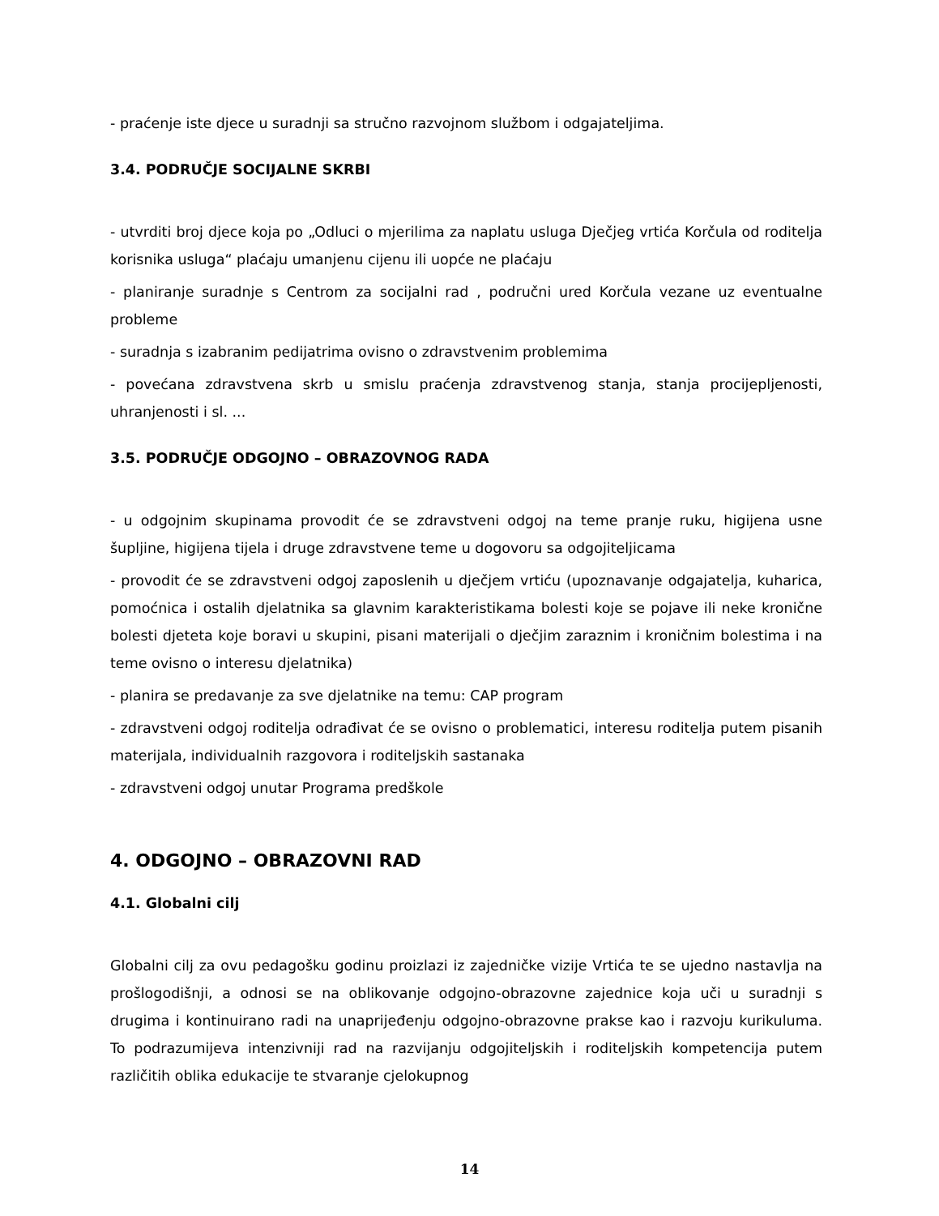- praćenje iste djece u suradnji sa stručno razvojnom službom i odgajateljima.
3.4. PODRUČJE SOCIJALNE SKRBI
- utvrditi broj djece koja po „Odluci o mjerilima za naplatu usluga Dječjeg vrtića Korčula od roditelja korisnika usluga“ plaćaju umanjenu cijenu ili uopće ne plaćaju
- planiranje suradnje s Centrom za socijalni rad , područni ured Korčula vezane uz eventualne probleme
- suradnja s izabranim pedijatrima ovisno o zdravstvenim problemima
- povećana zdravstvena skrb u smislu praćenja zdravstvenog stanja, stanja procijepljenosti, uhranjenosti i sl. ...
3.5. PODRUČJE ODGOJNO – OBRAZOVNOG RADA
- u odgojnim skupinama provodit će se zdravstveni odgoj na teme pranje ruku, higijena usne šupljine, higijena tijela i druge zdravstvene teme u dogovoru sa odgojiteljicama
- provodit će se zdravstveni odgoj zaposlenih u dječjem vrtiću (upoznavanje odgajatelja, kuharica, pomoćnica i ostalih djelatnika sa glavnim karakteristikama bolesti koje se pojave ili neke kronične bolesti djeteta koje boravi u skupini, pisani materijali o dječjim zaraznim i kroničnim bolestima i na teme ovisno o interesu djelatnika)
- planira se predavanje za sve djelatnike na temu: CAP program
- zdravstveni odgoj roditelja odrađivat će se ovisno o problematici, interesu roditelja putem pisanih materijala, individualnih razgovora i roditeljskih sastanaka
- zdravstveni odgoj unutar Programa predškole
4. ODGOJNO – OBRAZOVNI RAD
4.1. Globalni cilj
Globalni cilj za ovu pedagošku godinu proizlazi iz zajedničke vizije Vrtića te se ujedno nastavlja na prošlogodišnji, a odnosi se na oblikovanje odgojno-obrazovne zajednice koja uči u suradnji s drugima i kontinuirano radi na unaprijeđenju odgojno-obrazovne prakse kao i razvoju kurikuluma. To podrazumijeva intenzivniji rad na razvijanju odgojiteljskih i roditeljskih kompetencija putem različitih oblika edukacije te stvaranje cjelokupnog
14